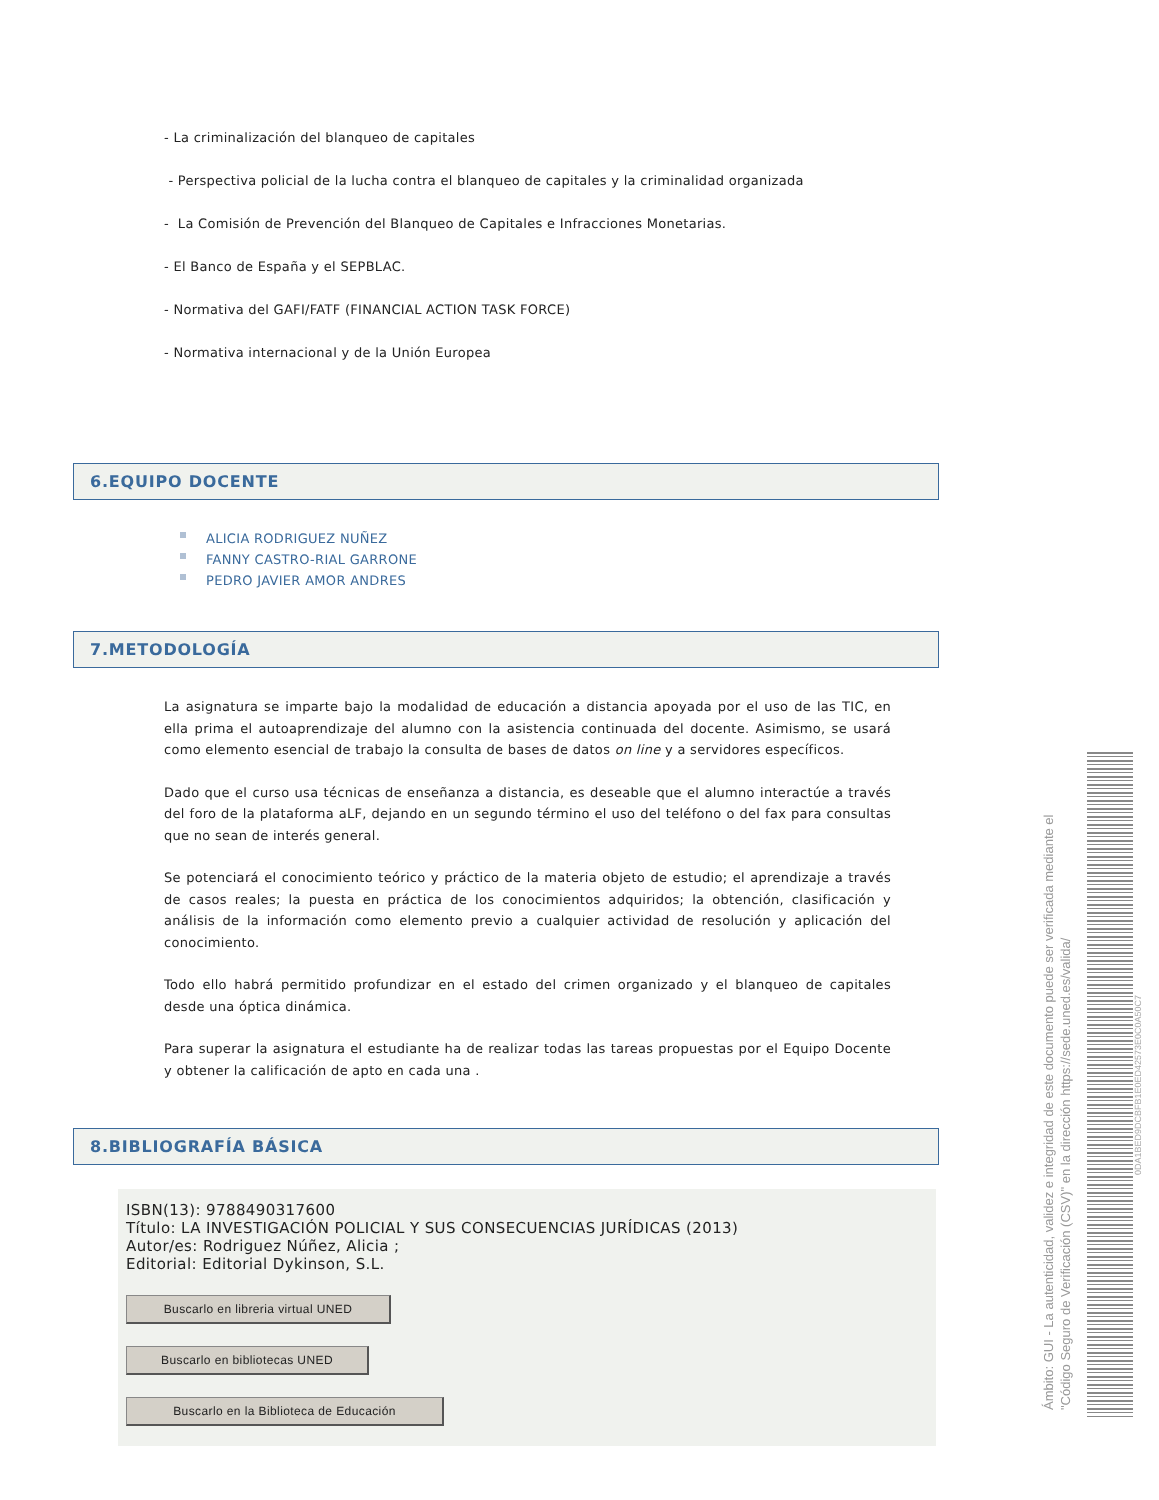- La criminalización del blanqueo de capitales
- Perspectiva policial de la lucha contra el blanqueo de capitales y la criminalidad organizada
- La Comisión de Prevención del Blanqueo de Capitales e Infracciones Monetarias.
- El Banco de España y el SEPBLAC.
- Normativa del GAFI/FATF (FINANCIAL ACTION TASK FORCE)
- Normativa internacional y de la Unión Europea
6.EQUIPO DOCENTE
ALICIA RODRIGUEZ NUÑEZ
FANNY CASTRO-RIAL GARRONE
PEDRO JAVIER AMOR ANDRES
7.METODOLOGÍA
La asignatura se imparte bajo la modalidad de educación a distancia apoyada por el uso de las TIC, en ella prima el autoaprendizaje del alumno con la asistencia continuada del docente. Asimismo, se usará como elemento esencial de trabajo la consulta de bases de datos on line y a servidores específicos.
Dado que el curso usa técnicas de enseñanza a distancia, es deseable que el alumno interactúe a través del foro de la plataforma aLF, dejando en un segundo término el uso del teléfono o del fax para consultas que no sean de interés general.
Se potenciará el conocimiento teórico y práctico de la materia objeto de estudio; el aprendizaje a través de casos reales; la puesta en práctica de los conocimientos adquiridos; la obtención, clasificación y análisis de la información como elemento previo a cualquier actividad de resolución y aplicación del conocimiento.
Todo ello habrá permitido profundizar en el estado del crimen organizado y el blanqueo de capitales desde una óptica dinámica.
Para superar la asignatura el estudiante ha de realizar todas las tareas propuestas por el Equipo Docente y obtener la calificación de apto en cada una .
8.BIBLIOGRAFÍA BÁSICA
ISBN(13): 9788490317600
Título: LA INVESTIGACIÓN POLICIAL Y SUS CONSECUENCIAS JURÍDICAS (2013)
Autor/es: Rodriguez Núñez, Alicia ;
Editorial: Editorial Dykinson, S.L.
Buscarlo en libreria virtual UNED
Buscarlo en bibliotecas UNED
Buscarlo en la Biblioteca de Educación
Ámbito: GUI - La autenticidad, validez e integridad de este documento puede ser verificada mediante el "Código Seguro de Verificación (CSV)" en la dirección https://sede.uned.es/valida/
0DA1BED9DCBFB1E0ED42573E0C0A50C7